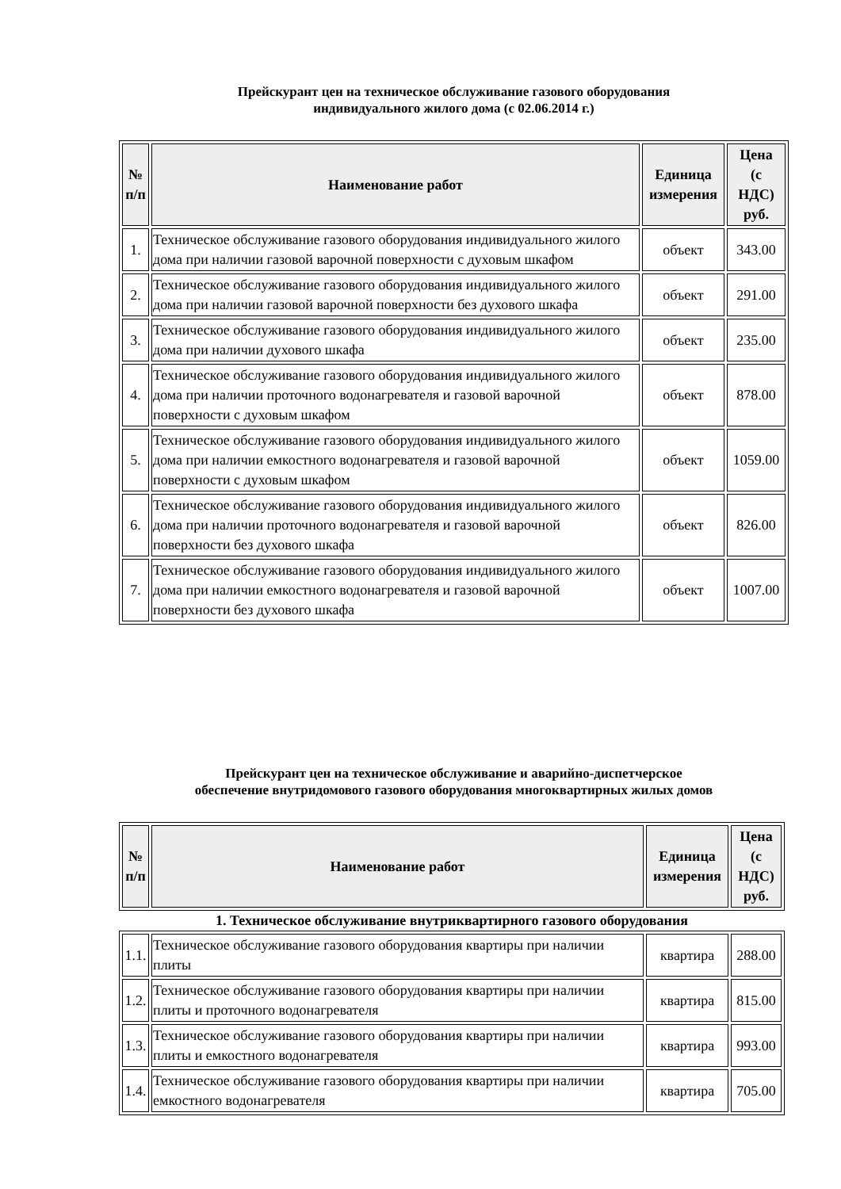Прейскурант цен на техническое обслуживание газового оборудования
индивидуального жилого дома (с 02.06.2014 г.)
| № п/п | Наименование работ | Единица измерения | Цена (с НДС) руб. |
| --- | --- | --- | --- |
| 1. | Техническое обслуживание газового оборудования индивидуального жилого дома при наличии газовой варочной поверхности с духовым шкафом | объект | 343.00 |
| 2. | Техническое обслуживание газового оборудования индивидуального жилого дома при наличии газовой варочной поверхности без духового шкафа | объект | 291.00 |
| 3. | Техническое обслуживание газового оборудования индивидуального жилого дома при наличии духового шкафа | объект | 235.00 |
| 4. | Техническое обслуживание газового оборудования индивидуального жилого дома при наличии проточного водонагревателя и газовой варочной поверхности с духовым шкафом | объект | 878.00 |
| 5. | Техническое обслуживание газового оборудования индивидуального жилого дома при наличии емкостного водонагревателя и газовой варочной поверхности с духовым шкафом | объект | 1059.00 |
| 6. | Техническое обслуживание газового оборудования индивидуального жилого дома при наличии проточного водонагревателя и газовой варочной поверхности без духового шкафа | объект | 826.00 |
| 7. | Техническое обслуживание газового оборудования индивидуального жилого дома при наличии емкостного водонагревателя и газовой варочной поверхности без духового шкафа | объект | 1007.00 |
Прейскурант цен на техническое обслуживание и аварийно-диспетчерское
обеспечение внутридомового газового оборудования многоквартирных жилых домов
| № п/п | Наименование работ | Единица измерения | Цена (с НДС) руб. |
| --- | --- | --- | --- |
1. Техническое обслуживание внутриквартирного газового оборудования
| 1.1. | Техническое обслуживание газового оборудования квартиры при наличии плиты | квартира | 288.00 |
| 1.2. | Техническое обслуживание газового оборудования квартиры при наличии плиты и проточного водонагревателя | квартира | 815.00 |
| 1.3. | Техническое обслуживание газового оборудования квартиры при наличии плиты и емкостного водонагревателя | квартира | 993.00 |
| 1.4. | Техническое обслуживание газового оборудования квартиры при наличии емкостного водонагревателя | квартира | 705.00 |